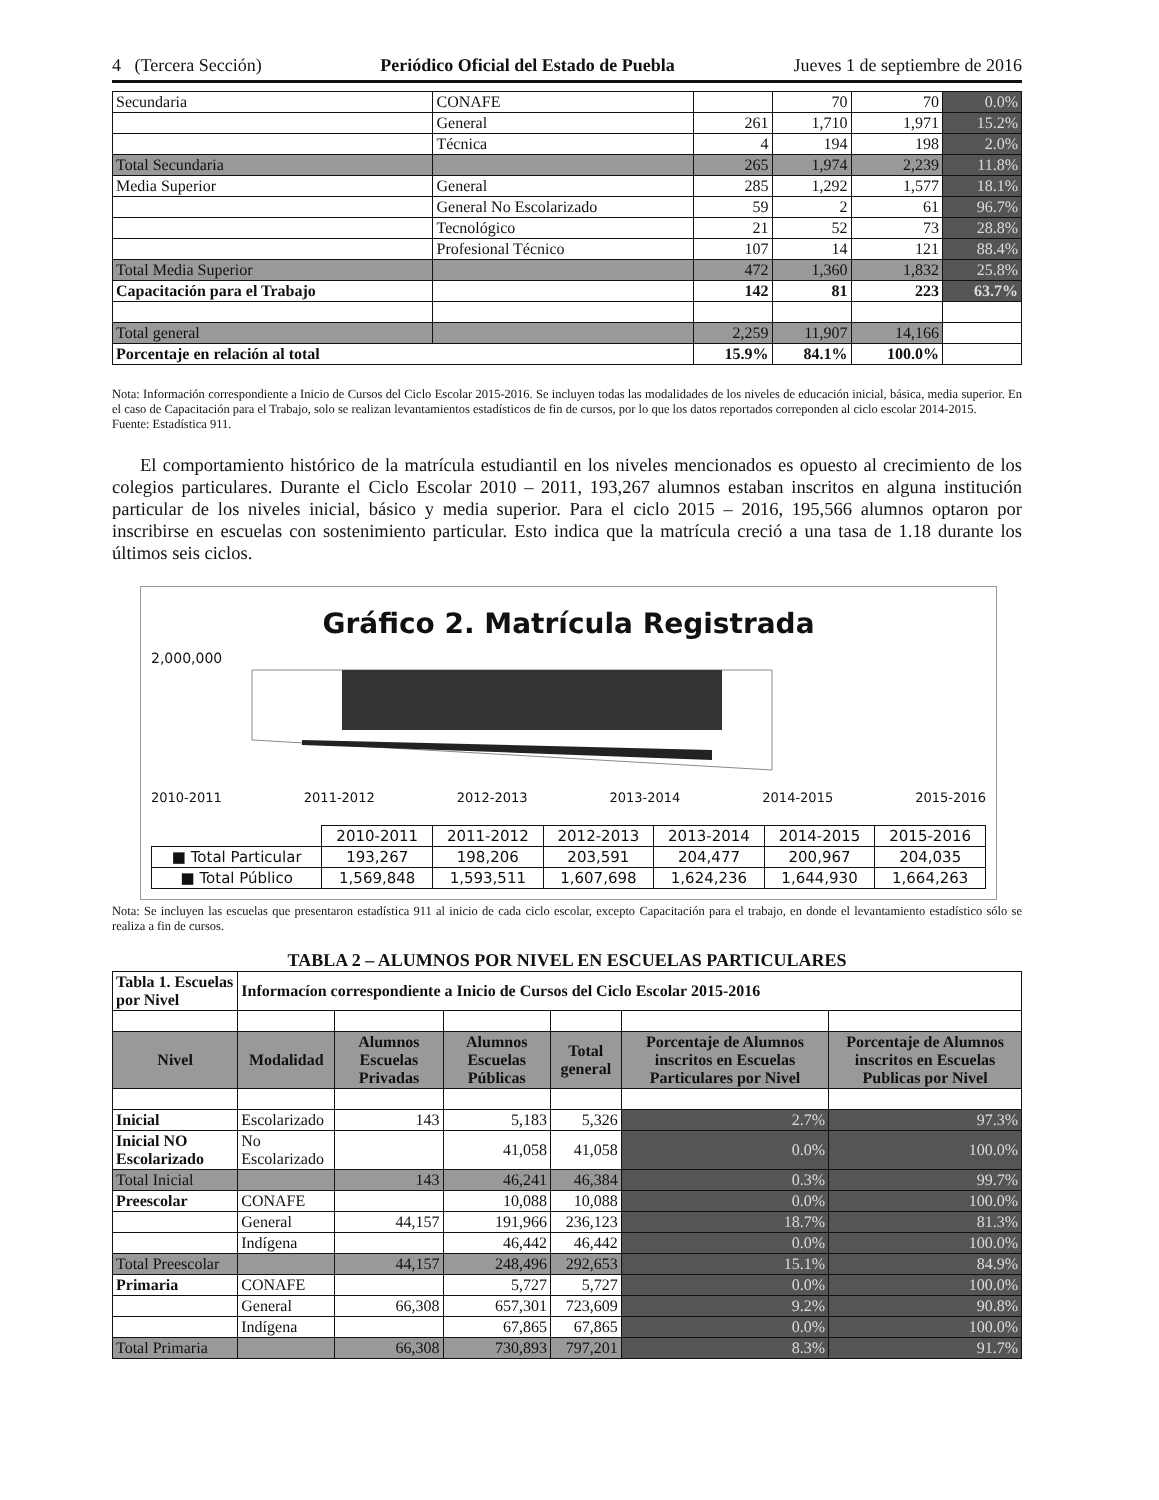4 (Tercera Sección) Periódico Oficial del Estado de Puebla Jueves 1 de septiembre de 2016
| Secundaria | CONAFE | | 70 | 70 | 0.0% |
| | General | 261 | 1,710 | 1,971 | 15.2% |
| | Técnica | 4 | 194 | 198 | 2.0% |
| Total Secundaria | | 265 | 1,974 | 2,239 | 11.8% |
| Media Superior | General | 285 | 1,292 | 1,577 | 18.1% |
| | General No Escolarizado | 59 | 2 | 61 | 96.7% |
| | Tecnológico | 21 | 52 | 73 | 28.8% |
| | Profesional Técnico | 107 | 14 | 121 | 88.4% |
| Total Media Superior | | 472 | 1,360 | 1,832 | 25.8% |
| Capacitación para el Trabajo | | 142 | 81 | 223 | 63.7% |
| Total general | | 2,259 | 11,907 | 14,166 | |
| Porcentaje en relación al total | | 15.9% | 84.1% | 100.0% | |
Nota: Información correspondiente a Inicio de Cursos del Ciclo Escolar 2015-2016. Se incluyen todas las modalidades de los niveles de educación inicial, básica, media superior. En el caso de Capacitación para el Trabajo, solo se realizan levantamientos estadísticos de fin de cursos, por lo que los datos reportados correponden al ciclo escolar 2014-2015.
Fuente: Estadística 911.
El comportamiento histórico de la matrícula estudiantil en los niveles mencionados es opuesto al crecimiento de los colegios particulares. Durante el Ciclo Escolar 2010 – 2011, 193,267 alumnos estaban inscritos en alguna institución particular de los niveles inicial, básico y media superior. Para el ciclo 2015 – 2016, 195,566 alumnos optaron por inscribirse en escuelas con sostenimiento particular. Esto indica que la matrícula creció a una tasa de 1.18 durante los últimos seis ciclos.
Gráfico 2. Matrícula Registrada
2,000,000
2010-2011 2011-2012 2012-2013 2013-2014 2014-2015 2015-2016
| | 2010-2011 | 2011-2012 | 2012-2013 | 2013-2014 | 2014-2015 | 2015-2016 |
| ■ Total Particular | 193,267 | 198,206 | 203,591 | 204,477 | 200,967 | 204,035 |
| ■ Total Público | 1,569,848 | 1,593,511 | 1,607,698 | 1,624,236 | 1,644,930 | 1,664,263 |
Nota: Se incluyen las escuelas que presentaron estadística 911 al inicio de cada ciclo escolar, excepto Capacitación para el trabajo, en donde el levantamiento estadístico sólo se realiza a fin de cursos.
TABLA 2 – ALUMNOS POR NIVEL EN ESCUELAS PARTICULARES
| Tabla 1. Escuelas por Nivel | Informacíon correspondiente a Inicio de Cursos del Ciclo Escolar 2015-2016 | | | | | |
| Nivel | Modalidad | Alumnos Escuelas Privadas | Alumnos Escuelas Públicas | Total general | Porcentaje de Alumnos inscritos en Escuelas Particulares por Nivel | Porcentaje de Alumnos inscritos en Escuelas Publicas por Nivel |
| Inicial | Escolarizado | 143 | 5,183 | 5,326 | 2.7% | 97.3% |
| Inicial NO Escolarizado | No Escolarizado | | 41,058 | 41,058 | 0.0% | 100.0% |
| Total Inicial | | 143 | 46,241 | 46,384 | 0.3% | 99.7% |
| Preescolar | CONAFE | | 10,088 | 10,088 | 0.0% | 100.0% |
| | General | 44,157 | 191,966 | 236,123 | 18.7% | 81.3% |
| | Indígena | | 46,442 | 46,442 | 0.0% | 100.0% |
| Total Preescolar | | 44,157 | 248,496 | 292,653 | 15.1% | 84.9% |
| Primaria | CONAFE | | 5,727 | 5,727 | 0.0% | 100.0% |
| | General | 66,308 | 657,301 | 723,609 | 9.2% | 90.8% |
| | Indígena | | 67,865 | 67,865 | 0.0% | 100.0% |
| Total Primaria | | 66,308 | 730,893 | 797,201 | 8.3% | 91.7% |